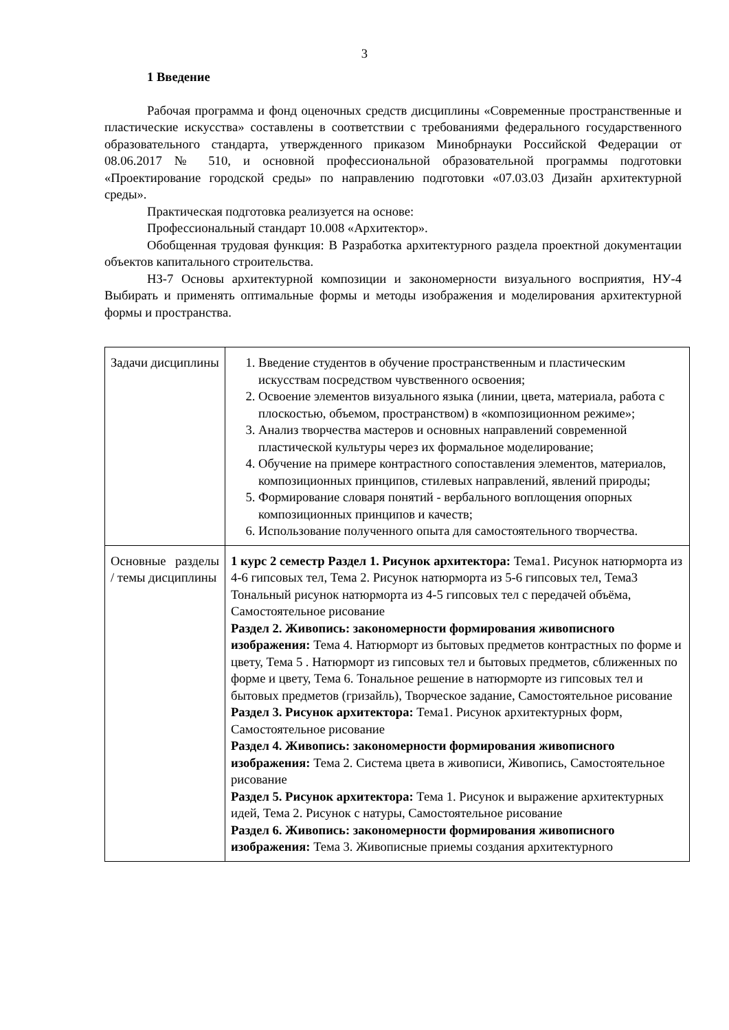3
1 Введение
Рабочая программа и фонд оценочных средств дисциплины «Современные пространственные и пластические искусства» составлены в соответствии с требованиями федерального государственного образовательного стандарта, утвержденного приказом Минобрнауки Российской Федерации от 08.06.2017 № 510, и основной профессиональной образовательной программы подготовки «Проектирование городской среды» по направлению подготовки «07.03.03 Дизайн архитектурной среды».
Практическая подготовка реализуется на основе:
Профессиональный стандарт 10.008 «Архитектор».
Обобщенная трудовая функция: B Разработка архитектурного раздела проектной документации объектов капитального строительства.
НЗ-7 Основы архитектурной композиции и закономерности визуального восприятия, НУ-4 Выбирать и применять оптимальные формы и методы изображения и моделирования архитектурной формы и пространства.
| Задачи дисциплины | 1. Введение студентов в обучение пространственным и пластическим искусствам посредством чувственного освоения; 2. Освоение элементов визуального языка (линии, цвета, материала, работа с плоскостью, объемом, пространством) в «композиционном режиме»; 3. Анализ творчества мастеров и основных направлений современной пластической культуры через их формальное моделирование; 4. Обучение на примере контрастного сопоставления элементов, материалов, композиционных принципов, стилевых направлений, явлений природы; 5. Формирование словаря понятий - вербального воплощения опорных композиционных принципов и качеств; 6. Использование полученного опыта для самостоятельного творчества. |
| Основные разделы / темы дисциплины | 1 курс 2 семестр Раздел 1. Рисунок архитектора: Тема1. Рисунок натюрморта из 4-6 гипсовых тел, Тема 2. Рисунок натюрморта из 5-6 гипсовых тел, Тема3 Тональный рисунок натюрморта из 4-5 гипсовых тел с передачей объёма, Самостоятельное рисование Раздел 2. Живопись: закономерности формирования живописного изображения: Тема 4. Натюрморт из бытовых предметов контрастных по форме и цвету, Тема 5 . Натюрморт из гипсовых тел и бытовых предметов, сближенных по форме и цвету, Тема 6. Тональное решение в натюрморте из гипсовых тел и бытовых предметов (гризайль), Творческое задание, Самостоятельное рисование Раздел 3. Рисунок архитектора: Тема1. Рисунок архитектурных форм, Самостоятельное рисование Раздел 4. Живопись: закономерности формирования живописного изображения: Тема 2. Система цвета в живописи, Живопись, Самостоятельное рисование Раздел 5. Рисунок архитектора: Тема 1. Рисунок и выражение архитектурных идей, Тема 2. Рисунок с натуры, Самостоятельное рисование Раздел 6. Живопись: закономерности формирования живописного изображения: Тема 3. Живописные приемы создания архитектурного |